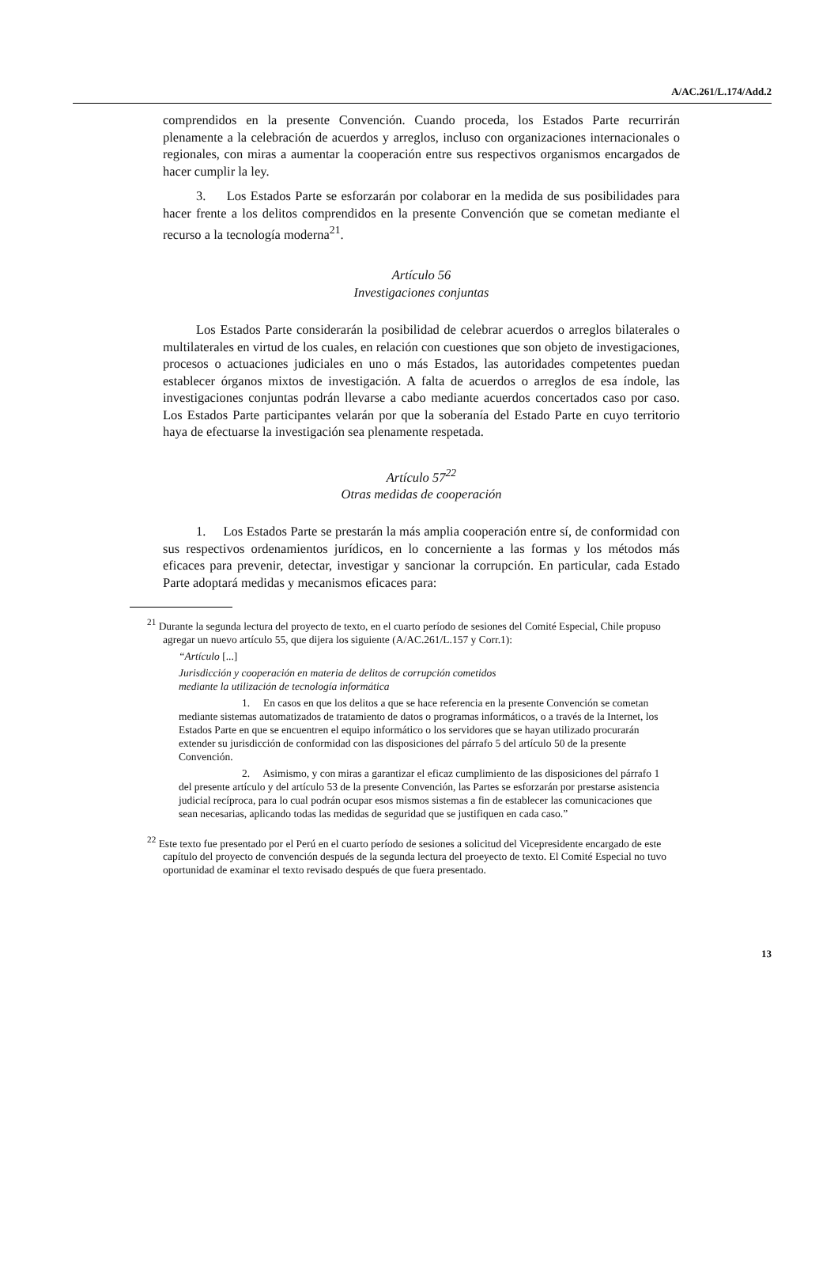A/AC.261/L.174/Add.2
comprendidos en la presente Convención. Cuando proceda, los Estados Parte recurrirán plenamente a la celebración de acuerdos y arreglos, incluso con organizaciones internacionales o regionales, con miras a aumentar la cooperación entre sus respectivos organismos encargados de hacer cumplir la ley.
3. Los Estados Parte se esforzarán por colaborar en la medida de sus posibilidades para hacer frente a los delitos comprendidos en la presente Convención que se cometan mediante el recurso a la tecnología moderna<sup>21</sup>.
Artículo 56
Investigaciones conjuntas
Los Estados Parte considerarán la posibilidad de celebrar acuerdos o arreglos bilaterales o multilaterales en virtud de los cuales, en relación con cuestiones que son objeto de investigaciones, procesos o actuaciones judiciales en uno o más Estados, las autoridades competentes puedan establecer órganos mixtos de investigación. A falta de acuerdos o arreglos de esa índole, las investigaciones conjuntas podrán llevarse a cabo mediante acuerdos concertados caso por caso. Los Estados Parte participantes velarán por que la soberanía del Estado Parte en cuyo territorio haya de efectuarse la investigación sea plenamente respetada.
Artículo 57<sup>22</sup>
Otras medidas de cooperación
1. Los Estados Parte se prestarán la más amplia cooperación entre sí, de conformidad con sus respectivos ordenamientos jurídicos, en lo concerniente a las formas y los métodos más eficaces para prevenir, detectar, investigar y sancionar la corrupción. En particular, cada Estado Parte adoptará medidas y mecanismos eficaces para:
<sup>21</sup> Durante la segunda lectura del proyecto de texto, en el cuarto período de sesiones del Comité Especial, Chile propuso agregar un nuevo artículo 55, que dijera los siguiente (A/AC.261/L.157 y Corr.1):
“Artículo [...]
Jurisdicción y cooperación en materia de delitos de corrupción cometidos
mediante la utilización de tecnología informática
1. En casos en que los delitos a que se hace referencia en la presente Convención se cometan mediante sistemas automatizados de tratamiento de datos o programas informáticos, o a través de la Internet, los Estados Parte en que se encuentren el equipo informático o los servidores que se hayan utilizado procurarán extender su jurisdicción de conformidad con las disposiciones del párrafo 5 del artículo 50 de la presente Convención.
2. Asimismo, y con miras a garantizar el eficaz cumplimiento de las disposiciones del párrafo 1 del presente artículo y del artículo 53 de la presente Convención, las Partes se esforzarán por prestarse asistencia judicial recíproca, para lo cual podrán ocupar esos mismos sistemas a fin de establecer las comunicaciones que sean necesarias, aplicando todas las medidas de seguridad que se justifiquen en cada caso.”
<sup>22</sup> Este texto fue presentado por el Perú en el cuarto período de sesiones a solicitud del Vicepresidente encargado de este capítulo del proyecto de convención después de la segunda lectura del proeyecto de texto. El Comité Especial no tuvo oportunidad de examinar el texto revisado después de que fuera presentado.
13